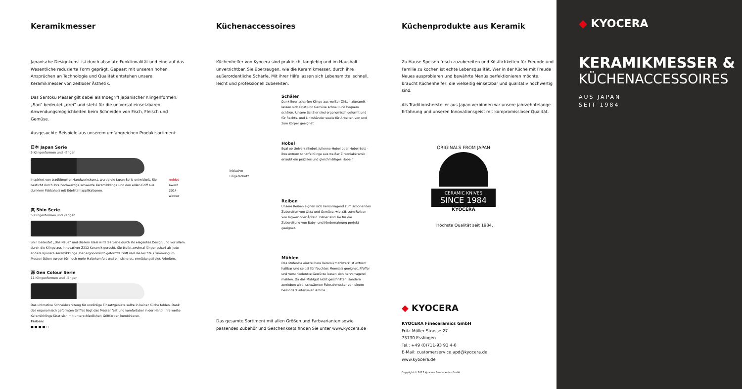Keramikmesser
Japanische Designkunst ist durch absolute Funktionalität und eine auf das Wesentliche reduzierte Form geprägt. Gepaart mit unseren hohen Ansprüchen an Technologie und Qualität entstehen unsere Keramikmesser von zeitloser Ästhetik.
Das Santoku Messer gilt dabei als Inbegriff japanischer Klingen­formen. „San“ bedeutet „drei“ und steht für die universal einsetzbaren Anwendungsmöglichkeiten beim Schneiden von Fisch, Fleisch und Gemüse.
Ausgesuchte Beispiele aus unserem umfangreichen Produktsortiment:
日本 Japan Serie
5 Klingenformen und -längen
Inspiriert von traditioneller Handwerkskunst, wurde die Japan Serie entwickelt. Sie besticht durch ihre hoch­wertige schwarze Keramikklinge und den edlen Griff aus dunklem Pakkaholz mit Edelstahlapplikationen.
reddot award 2014 winner
真 Shin Serie
5 Klingenformen und -längen
Shin bedeutet „Das Neue“ und diesem Ideal wird die Serie durch ihr elegantes Design und vor allem durch die Klinge aus innovativer Z212 Keramik gerecht. Sie bleibt zweimal länger scharf als jede andere Kyocera Keramikklinge. Der ergonomisch geformte Griff und die leichte Krümmung im Messerrücken sorgen für noch mehr Haltekomfort und ein sicheres, ermüdungsfreies Arbeiten.
源 Gen Colour Serie
11 Klingenformen und -längen
Das ultimative Schneidwerkzeug für unzählige Einsatzgebiete sollte in keiner Küche fehlen. Dank des ergonomisch geformten Griffes liegt das Messer fest und komfortabel in der Hand. Ihre weiße Keramikklinge lässt sich mit unterschiedlichen Grifffarben kombinieren.
Farben:
■ ■ ■ ■ □
Küchenaccessoires
Küchenhelfer von Kyocera sind praktisch, langlebig und im Haushalt unverzichtbar. Sie überzeugen, wie die Keramikmesser, durch ihre außerordentliche Schärfe. Mit ihrer Hilfe lassen sich Lebensmittel schnell, leicht und professionell zubereiten.
Schäler
Dank ihrer scharfen Klinge aus weißer Zirkonia­keramik lassen sich Obst und Gemüse schnell und bequem schälen. Unsere Schäler sind ergonomisch geformt und für Rechts- und Linkshänder sowie für Arbeiten von und zum Körper geeignet.
Hobel
Egal ob Universalhobel, Julienne-Hobel oder Hobel-Sets - ihre extrem scharfe Klinge aus weißer Zirkoniakeramik erlaubt ein präzises und gleichmäßiges Hobeln.
inklusive
Fingerschutz
Reiben
Unsere Reiben eignen sich hervorragend zum schonenden Zubereiten von Obst und Gemüse, wie z.B. zum Reiben von Ingwer oder Äpfeln. Daher sind sie für die Zubereitung von Baby- und Kindernahrung perfekt geeignet.
Mühlen
Das stufenlos einstellbare Keramikmahlwerk ist extrem haltbar und selbst für feuchtes Meersalz geeignet. Pfeffer und verschiedenste Gewürze lassen sich hervorragend mahlen. Da das Mahlgut nicht geschnitten, sondern zerrieben wird, schwärmen Feinschmecker von einem besonders intensiven Aroma.
Das gesamte Sortiment mit allen Größen und Farbvarianten sowie passendes Zubehör und Geschenksets finden Sie unter www.kyocera.de
Küchenprodukte aus Keramik
Zu Hause Speisen frisch zuzubereiten und Köstlichkeiten für Freunde und Familie zu kochen ist echte Lebensqualität. Wer in der Küche mit Freude Neues ausprobieren und bewährte Menüs perfektionieren möchte, braucht Küchenhelfer, die vielseitig einsetzbar und qualitativ hochwertig sind.
Als Traditionshersteller aus Japan verbinden wir unsere jahrzehntelange Erfahrung und unseren Innovationsgeist mit kompromissloser Qualität.
ORIGINALS FROM JAPAN
CERAMIC KNIVES
SINCE 1984
KYOCERA
Höchste Qualität seit 1984.
◆ KYOCERA
KYOCERA Fineceramics GmbH
Fritz-Müller-Strasse 27
73730 Esslingen
Tel.: +49 (0)711-93 93 4-0
E-Mail: customerservice.apd@kyocera.de
www.kyocera.de
Copyright © 2017 Kyocera Fineceramics GmbH
◆ KYOCERA
KERAMIKMESSER &
KÜCHENACCESSOIRES
AUS JAPAN
SEIT 1984